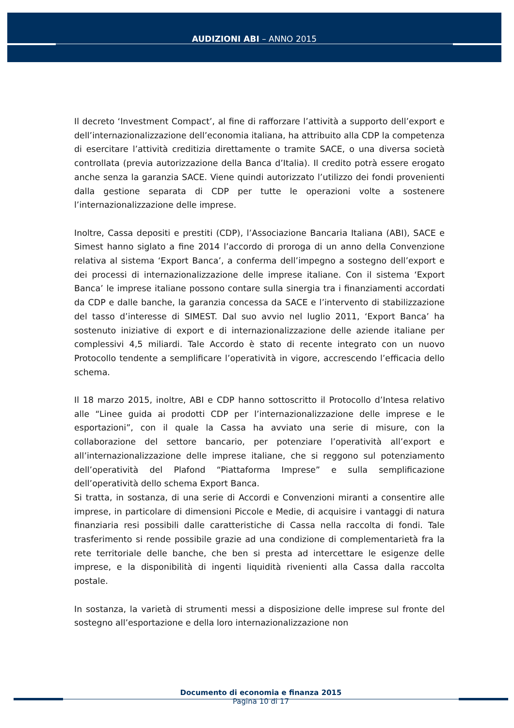AUDIZIONI ABI – ANNO 2015
Il decreto ‘Investment Compact’, al fine di rafforzare l’attività a supporto dell’export e dell’internazionalizzazione dell’economia italiana, ha attribuito alla CDP la competenza di esercitare l’attività creditizia direttamente o tramite SACE, o una diversa società controllata (previa autorizzazione della Banca d’Italia). Il credito potrà essere erogato anche senza la garanzia SACE. Viene quindi autorizzato l’utilizzo dei fondi provenienti dalla gestione separata di CDP per tutte le operazioni volte a sostenere l’internazionalizzazione delle imprese.
Inoltre, Cassa depositi e prestiti (CDP), l’Associazione Bancaria Italiana (ABI), SACE e Simest hanno siglato a fine 2014 l’accordo di proroga di un anno della Convenzione relativa al sistema ‘Export Banca’, a conferma dell’impegno a sostegno dell’export e dei processi di internazionalizzazione delle imprese italiane. Con il sistema ‘Export Banca’ le imprese italiane possono contare sulla sinergia tra i finanziamenti accordati da CDP e dalle banche, la garanzia concessa da SACE e l’intervento di stabilizzazione del tasso d’interesse di SIMEST. Dal suo avvio nel luglio 2011, ‘Export Banca’ ha sostenuto iniziative di export e di internazionalizzazione delle aziende italiane per complessivi 4,5 miliardi. Tale Accordo è stato di recente integrato con un nuovo Protocollo tendente a semplificare l’operatività in vigore, accrescendo l’efficacia dello schema.
Il 18 marzo 2015, inoltre, ABI e CDP hanno sottoscritto il Protocollo d’Intesa relativo alle “Linee guida ai prodotti CDP per l’internazionalizzazione delle imprese e le esportazioni”, con il quale la Cassa ha avviato una serie di misure, con la collaborazione del settore bancario, per potenziare l’operatività all’export e all’internazionalizzazione delle imprese italiane, che si reggono sul potenziamento dell’operatività del Plafond “Piattaforma Imprese” e sulla semplificazione dell’operatività dello schema Export Banca.
Si tratta, in sostanza, di una serie di Accordi e Convenzioni miranti a consentire alle imprese, in particolare di dimensioni Piccole e Medie, di acquisire i vantaggi di natura finanziaria resi possibili dalle caratteristiche di Cassa nella raccolta di fondi. Tale trasferimento si rende possibile grazie ad una condizione di complementarietà fra la rete territoriale delle banche, che ben si presta ad intercettare le esigenze delle imprese, e la disponibilità di ingenti liquidità rivenienti alla Cassa dalla raccolta postale.
In sostanza, la varietà di strumenti messi a disposizione delle imprese sul fronte del sostegno all’esportazione e della loro internazionalizzazione non
Documento di economia e finanza 2015
Pagina 10 di 17